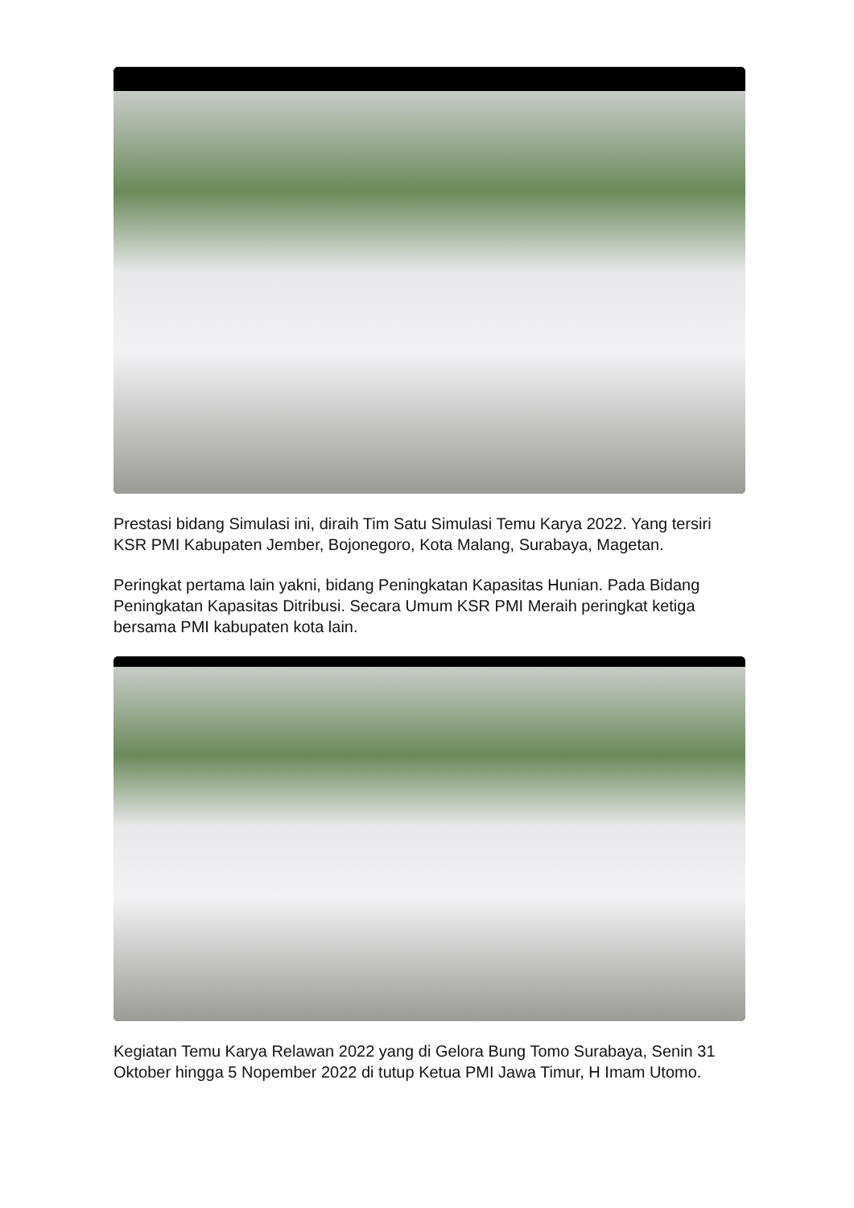Prestasi bidang Simulasi ini, diraih Tim Satu Simulasi Temu Karya 2022. Yang tersiri KSR PMI Kabupaten Jember, Bojonegoro, Kota Malang, Surabaya, Magetan.
Peringkat pertama lain yakni, bidang Peningkatan Kapasitas Hunian. Pada Bidang Peningkatan Kapasitas Ditribusi. Secara Umum KSR PMI Meraih peringkat ketiga bersama PMI kabupaten kota lain.
Kegiatan Temu Karya Relawan 2022 yang di Gelora Bung Tomo Surabaya, Senin 31 Oktober hingga 5 Nopember 2022 di tutup Ketua PMI Jawa Timur, H Imam Utomo.